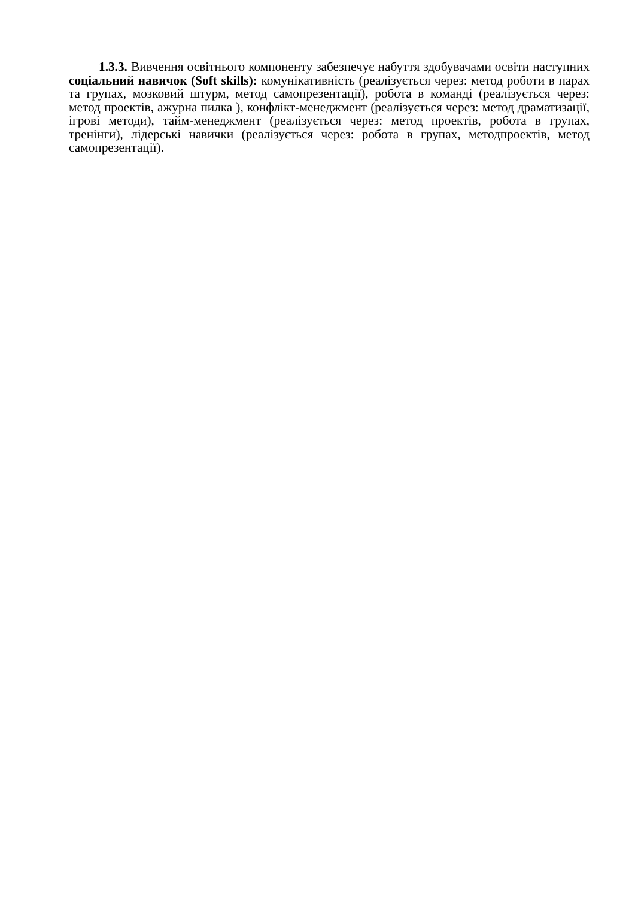1.3.3. Вивчення освітнього компоненту забезпечує набуття здобувачами освіти наступних соціальний навичок (Soft skills): комунікативність (реалізується через: метод роботи в парах та групах, мозковий штурм, метод самопрезентації), робота в команді (реалізується через: метод проектів, ажурна пилка ), конфлікт-менеджмент (реалізується через: метод драматизації, ігрові методи), тайм-менеджмент (реалізується через: метод проектів, робота в групах, тренінги), лідерські навички (реалізується через: робота в групах, методпроектів, метод самопрезентації).